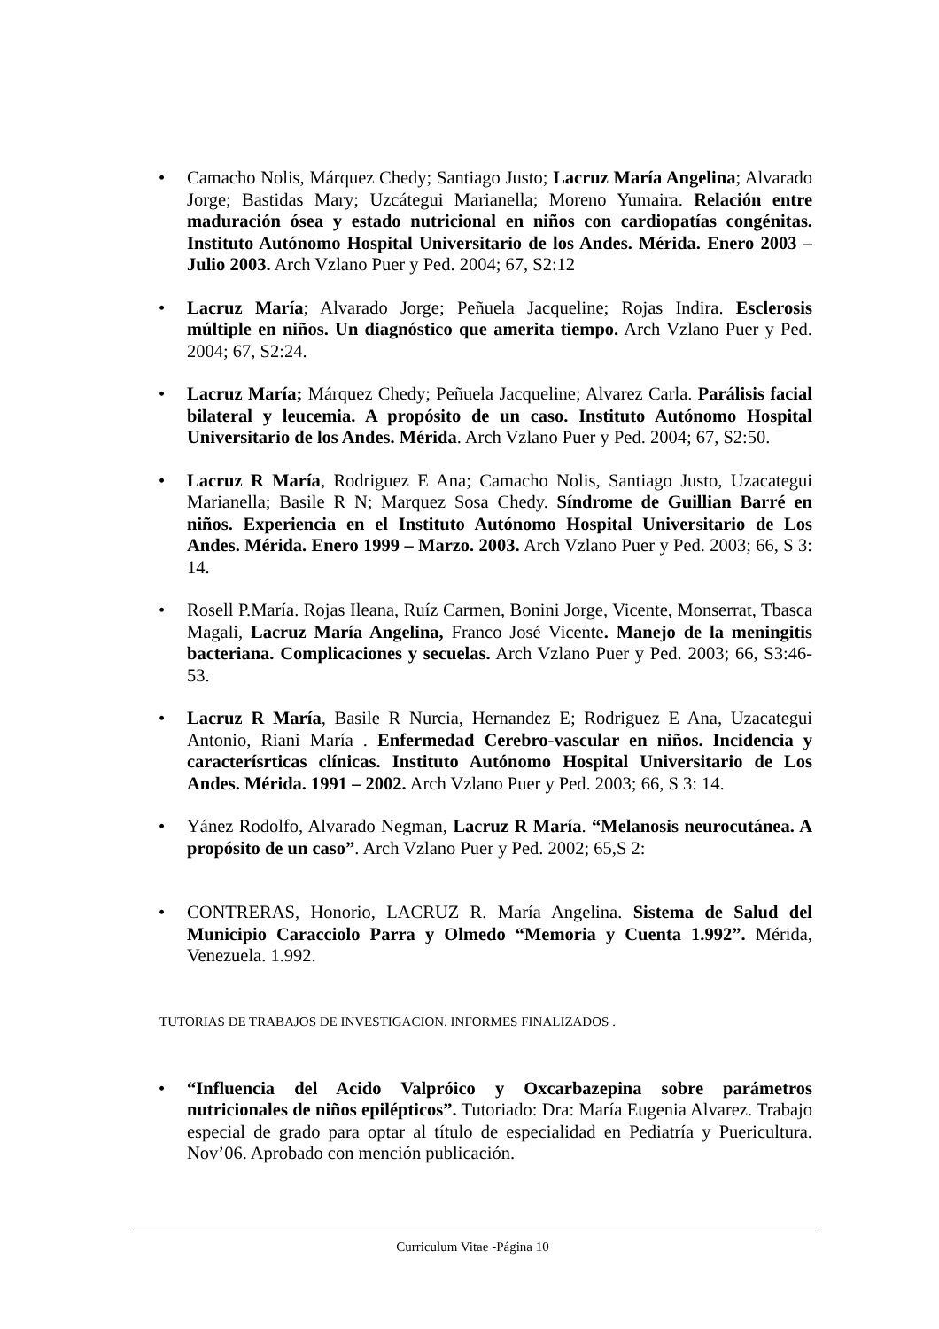Camacho Nolis, Márquez Chedy; Santiago Justo; Lacruz María Angelina; Alvarado Jorge; Bastidas Mary; Uzcátegui Marianella; Moreno Yumaira. Relación entre maduración ósea y estado nutricional en niños con cardiopatías congénitas. Instituto Autónomo Hospital Universitario de los Andes. Mérida. Enero 2003 – Julio 2003. Arch Vzlano Puer y Ped. 2004; 67, S2:12
Lacruz María; Alvarado Jorge; Peñuela Jacqueline; Rojas Indira. Esclerosis múltiple en niños. Un diagnóstico que amerita tiempo. Arch Vzlano Puer y Ped. 2004; 67, S2:24.
Lacruz María; Márquez Chedy; Peñuela Jacqueline; Alvarez Carla. Parálisis facial bilateral y leucemia. A propósito de un caso. Instituto Autónomo Hospital Universitario de los Andes. Mérida. Arch Vzlano Puer y Ped. 2004; 67, S2:50.
Lacruz R María, Rodriguez E Ana; Camacho Nolis, Santiago Justo, Uzacategui Marianella; Basile R N; Marquez Sosa Chedy. Síndrome de Guillian Barré en niños. Experiencia en el Instituto Autónomo Hospital Universitario de Los Andes. Mérida. Enero 1999 – Marzo. 2003. Arch Vzlano Puer y Ped. 2003; 66, S 3: 14.
Rosell P.María. Rojas Ileana, Ruíz Carmen, Bonini Jorge, Vicente, Monserrat, Tbasca Magali, Lacruz María Angelina, Franco José Vicente. Manejo de la meningitis bacteriana. Complicaciones y secuelas. Arch Vzlano Puer y Ped. 2003; 66, S3:46-53.
Lacruz R María, Basile R Nurcia, Hernandez E; Rodriguez E Ana, Uzacategui Antonio, Riani María . Enfermedad Cerebro-vascular en niños. Incidencia y caracterísrticas clínicas. Instituto Autónomo Hospital Universitario de Los Andes. Mérida. 1991 – 2002. Arch Vzlano Puer y Ped. 2003; 66, S 3: 14.
Yánez Rodolfo, Alvarado Negman, Lacruz R María. “Melanosis neurocutánea. A propósito de un caso”. Arch Vzlano Puer y Ped. 2002; 65,S 2:
CONTRERAS, Honorio, LACRUZ R. María Angelina. Sistema de Salud del Municipio Caracciolo Parra y Olmedo “Memoria y Cuenta 1.992”. Mérida, Venezuela. 1.992.
TUTORIAS DE TRABAJOS DE INVESTIGACION. INFORMES FINALIZADOS .
“Influencia del Acido Valpróico y Oxcarbazepina sobre parámetros nutricionales de niños epilépticos”. Tutoriado: Dra: María Eugenia Alvarez. Trabajo especial de grado para optar al título de especialidad en Pediatría y Puericultura. Nov’06. Aprobado con mención publicación.
Curriculum Vitae -Página 10